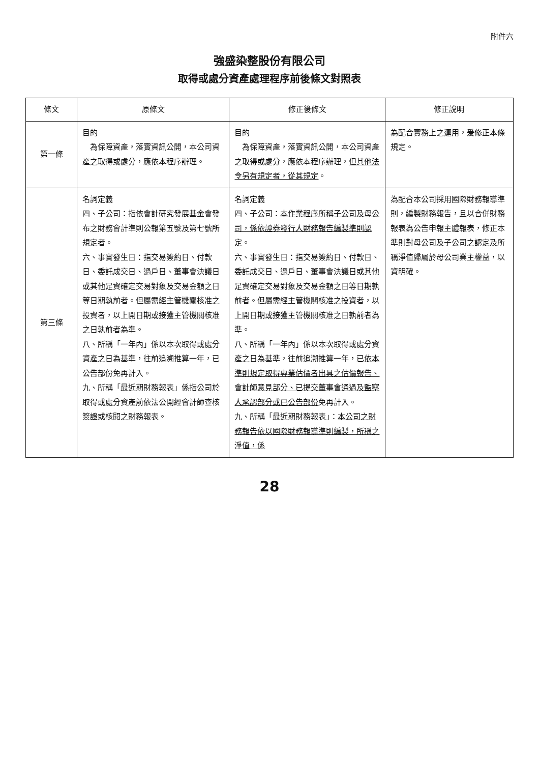附件六
強盛染整股份有限公司
取得或處分資產處理程序前後條文對照表
| 條文 | 原條文 | 修正後條文 | 修正說明 |
| --- | --- | --- | --- |
| 第一條 | 目的 為保障資產，落實資訊公開，本公司資產之取得或處分，應依本程序辦理。 | 目的 為保障資產，落實資訊公開，本公司資產之取得或處分，應依本程序辦理， 但其他法令另有規定者，從其規定 。 | 為配合實務上之運用，爰修正本條規定。 |
| 第三條 | 名詞定義 四、子公司：指依會計研究發展基金會發布之財務會計準則公報第五號及第七號所規定者。 六、事實發生日：指交易簽約日、付款日、委託成交日、過戶日、董事會決議日或其他足資確定交易對象及交易金額之日等日期孰前者。但屬需經主管機關核准之投資者，以上開日期或接獲主管機關核准之日孰前者為準。 八、所稱「一年內」係以本次取得或處分資產之日為基準，往前追溯推算一年，已公告部份免再計入。 九、所稱「最近期財務報表」係指公司於取得或處分資產前依法公開經會計師查核簽證或核閱之財務報表。 | 名詞定義 四、子公司： 本作業程序所稱子公司及母公司，係依證券發行人財務報告編製準則認定 。 六、事實發生日：指交易簽約日、付款日、委託成交日、過戶日、董事會決議日或其他足資確定交易對象及交易金額之日等日期孰前者。但屬需經主管機關核准之投資者，以上開日期或接獲主管機關核准之日孰前者為準。 八、所稱「一年內」係以本次取得或處分資產之日為基準，往前追溯推算一年， 已依本準則規定取得專業估價者出具之估價報告、會計師意見部分、已提交董事會通過及監察人承認部分或已公告部份 免再計入。 九、所稱「最近期財務報表」： 本公司之財務報告依以國際財務報導準則編製，所稱之淨值，係 | 為配合本公司採用國際財務報導準則，編製財務報告，且以合併財務報表為公告申報主體報表，修正本準則對母公司及子公司之認定及所稱淨值歸屬於母公司業主權益，以資明確。 |
28